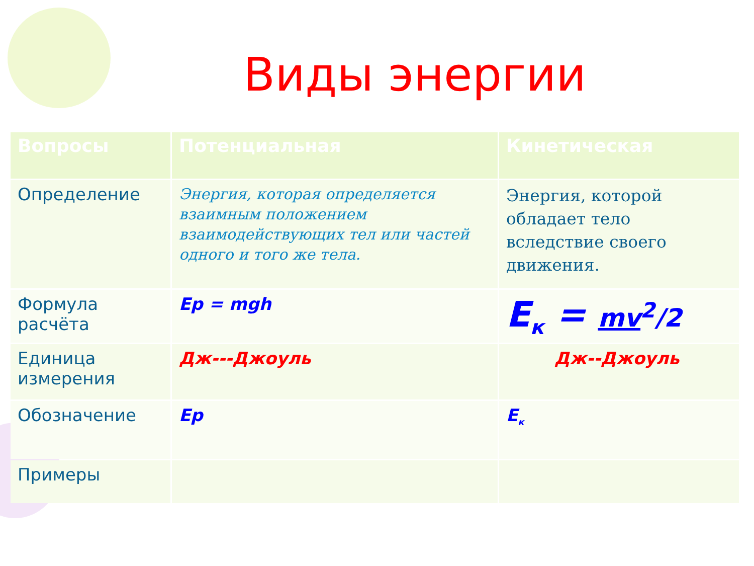Виды энергии
| Вопросы | Потенциальная | Кинетическая |
| --- | --- | --- |
| Определение | Энергия, которая определяется взаимным положением взаимодействующих тел или частей одного и того же тела. | Энергия, которой обладает тело вследствие своего движения. |
| Формула расчёта | Ep = mgh | E<sub>к</sub> = mv<sup>2</sup>/2 |
| Единица измерения | Дж---Джоуль | Дж--Джоуль |
| Обозначение | Ep | E<sub>к</sub> |
| Примеры | | |